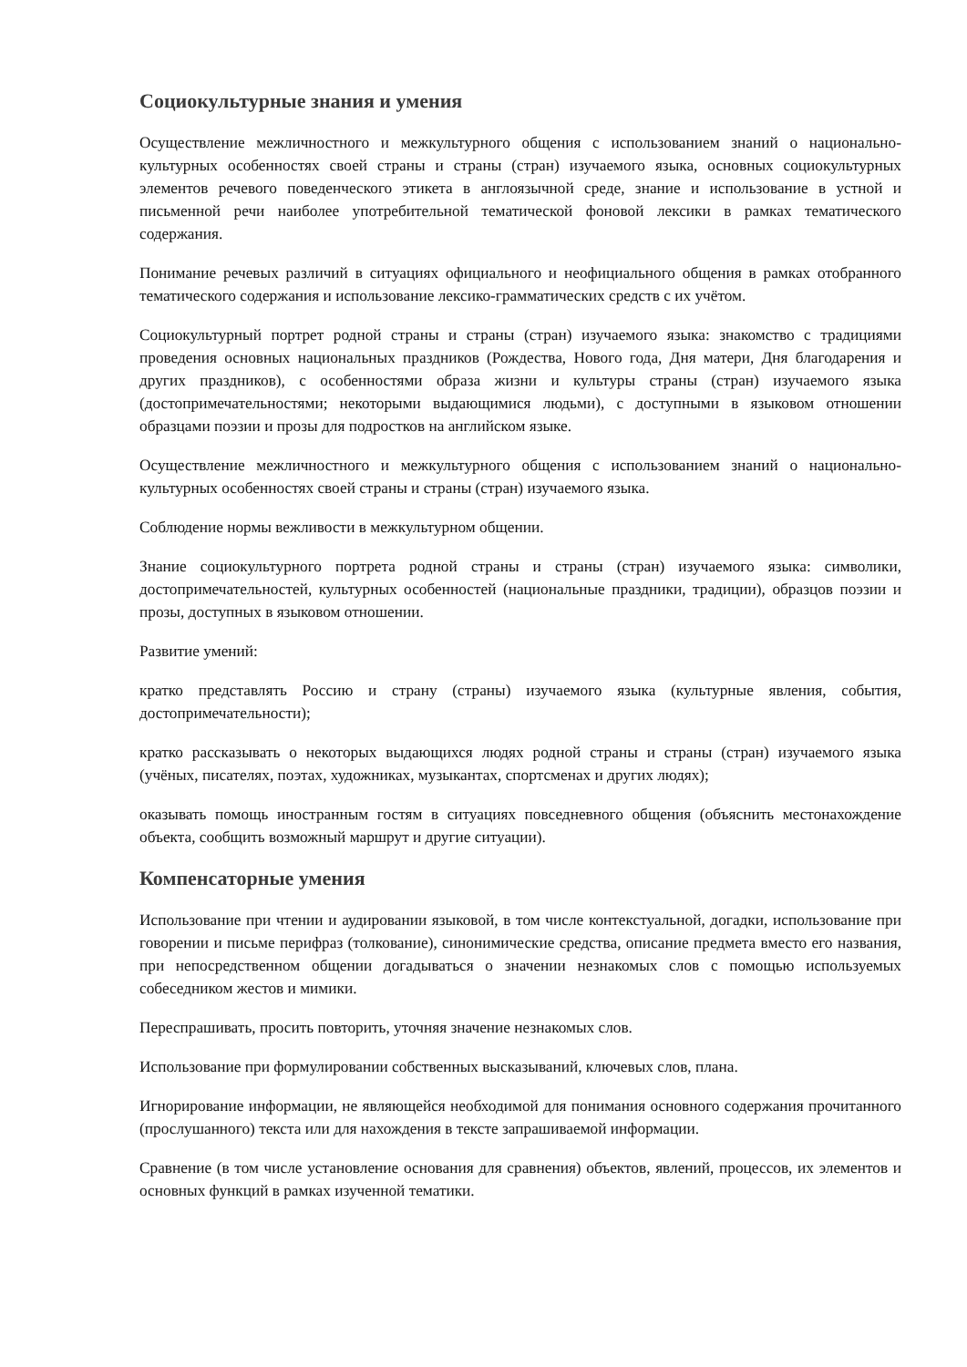Социокультурные знания и умения
Осуществление межличностного и межкультурного общения с использованием знаний о национально-культурных особенностях своей страны и страны (стран) изучаемого языка, основных социокультурных элементов речевого поведенческого этикета в англоязычной среде, знание и использование в устной и письменной речи наиболее употребительной тематической фоновой лексики в рамках тематического содержания.
Понимание речевых различий в ситуациях официального и неофициального общения в рамках отобранного тематического содержания и использование лексико-грамматических средств с их учётом.
Социокультурный портрет родной страны и страны (стран) изучаемого языка: знакомство с традициями проведения основных национальных праздников (Рождества, Нового года, Дня матери, Дня благодарения и других праздников), с особенностями образа жизни и культуры страны (стран) изучаемого языка (достопримечательностями; некоторыми выдающимися людьми), с доступными в языковом отношении образцами поэзии и прозы для подростков на английском языке.
Осуществление межличностного и межкультурного общения с использованием знаний о национально-культурных особенностях своей страны и страны (стран) изучаемого языка.
Соблюдение нормы вежливости в межкультурном общении.
Знание социокультурного портрета родной страны и страны (стран) изучаемого языка: символики, достопримечательностей, культурных особенностей (национальные праздники, традиции), образцов поэзии и прозы, доступных в языковом отношении.
Развитие умений:
кратко представлять Россию и страну (страны) изучаемого языка (культурные явления, события, достопримечательности);
кратко рассказывать о некоторых выдающихся людях родной страны и страны (стран) изучаемого языка (учёных, писателях, поэтах, художниках, музыкантах, спортсменах и других людях);
оказывать помощь иностранным гостям в ситуациях повседневного общения (объяснить местонахождение объекта, сообщить возможный маршрут и другие ситуации).
Компенсаторные умения
Использование при чтении и аудировании языковой, в том числе контекстуальной, догадки, использование при говорении и письме перифраз (толкование), синонимические средства, описание предмета вместо его названия, при непосредственном общении догадываться о значении незнакомых слов с помощью используемых собеседником жестов и мимики.
Переспрашивать, просить повторить, уточняя значение незнакомых слов.
Использование при формулировании собственных высказываний, ключевых слов, плана.
Игнорирование информации, не являющейся необходимой для понимания основного содержания прочитанного (прослушанного) текста или для нахождения в тексте запрашиваемой информации.
Сравнение (в том числе установление основания для сравнения) объектов, явлений, процессов, их элементов и основных функций в рамках изученной тематики.